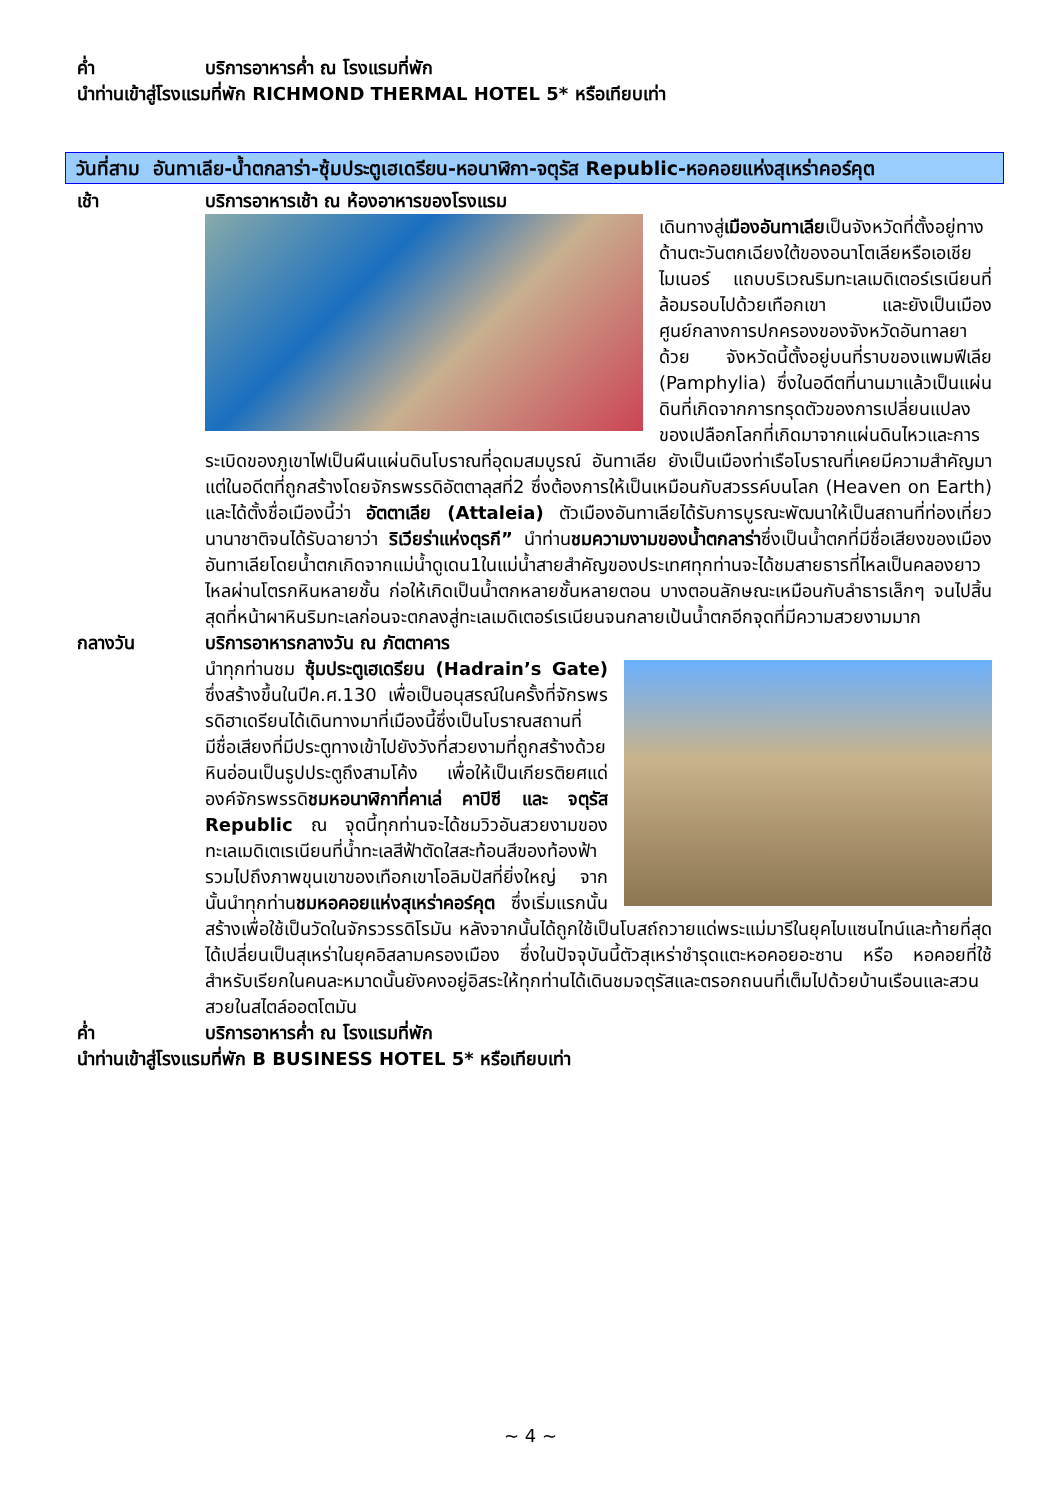ค่ำ บริการอาหารค่ำ ณ โรงแรมที่พัก
นำท่านเข้าสู่โรงแรมที่พัก RICHMOND THERMAL HOTEL 5* หรือเทียบเท่า
วันที่สาม อันทาเลีย-น้ำตกลาร่า-ซุ้มประตูเฮเดรียน-หอนาฬิกา-จตุรัส Republic-หอคอยแห่งสุเหร่าคอร์คุต
เช้า บริการอาหารเช้า ณ ห้องอาหารของโรงแรม
เดินทางสู่เมืองอันทาเลียเป็นจังหวัดที่ตั้งอยู่ทางด้านตะวันตกเฉียงใต้ของอนาโตเลียหรือเอเชียไมเนอร์ แถบบริเวณริมทะเลเมดิเตอร์เรเนียนที่ล้อมรอบไปด้วยเทือกเขา และยังเป็นเมืองศูนย์กลางการปกครองของจังหวัดอันทาลยาด้วย จังหวัดนี้ตั้งอยู่บนที่ราบของแพมฟีเลีย (Pamphylia) ซึ่งในอดีตที่นานมาแล้วเป็นแผ่นดินที่เกิดจากการทรุดตัวของการเปลี่ยนแปลง ของเปลือกโลกที่เกิดมาจากแผ่นดินไหวและการระเบิดของภูเขาไฟเป็นผืนแผ่นดินโบราณที่อุดมสมบูรณ์ อันทาเลีย ยังเป็นเมืองท่าเรือโบราณที่เคยมีความสำคัญมาแต่ในอดีตที่ถูกสร้างโดยจักรพรรดิอัตตาลุสที่2 ซึ่งต้องการให้เป็นเหมือนกับสวรรค์บนโลก (Heaven on Earth) และได้ตั้งชื่อเมืองนี้ว่า อัตตาเลีย (Attaleia) ตัวเมืองอันทาเลียได้รับการบูรณะพัฒนาให้เป็นสถานที่ท่องเที่ยวนานาชาติจนได้รับฉายาว่า ริเวียร่าแห่งตุรกี” นำท่านชมความงามของน้ำตกลาร่าซึ่งเป็นน้ำตกที่มีชื่อเสียงของเมืองอันทาเลียโดยน้ำตกเกิดจากแม่น้ำดูเดน1ในแม่น้ำสายสำคัญของประเทศทุกท่านจะได้ชมสายธารที่ไหลเป็นคลองยาวไหลผ่านโตรกหินหลายชั้น ก่อให้เกิดเป็นน้ำตกหลายชั้นหลายตอน บางตอนลักษณะเหมือนกับลำธารเล็กๆ จนไปสิ้นสุดที่หน้าผาหินริมทะเลก่อนจะตกลงสู่ทะเลเมดิเตอร์เรเนียนจนกลายเป้นน้ำตกอีกจุดที่มีความสวยงามมาก
กลางวัน บริการอาหารกลางวัน ณ ภัตตาคาร
นำทุกท่านชม ซุ้มประตูเฮเดรียน (Hadrain’s Gate) ซึ่งสร้างขึ้นในปีค.ศ.130 เพื่อเป็นอนุสรณ์ในครั้งที่จักรพรรดิฮาเดรียนได้เดินทางมาที่เมืองนี้ซึ่งเป็นโบราณสถานที่มีชื่อเสียงที่มีประตูทางเข้าไปยังวังที่สวยงามที่ถูกสร้างด้วยหินอ่อนเป็นรูปประตูถึงสามโค้ง เพื่อให้เป็นเกียรติยศแด่องค์จักรพรรดิชมหอนาฬิกาที่คาเล่ คาปิซี และ จตุรัส Republic ณ จุดนี้ทุกท่านจะได้ชมวิวอันสวยงามของทะเลเมดิเตเรเนียนที่น้ำทะเลสีฟ้าตัดใสสะท้อนสีของท้องฟ้า รวมไปถึงภาพขุนเขาของเทือกเขาโอลิมปัสที่ยิ่งใหญ่ จากนั้นนำทุกท่านชมหอคอยแห่งสุเหร่าคอร์คุต ซึ่งเริ่มแรกนั้นสร้างเพื่อใช้เป็นวัดในจักรวรรดิโรมัน หลังจากนั้นได้ถูกใช้เป็นโบสถ์ถวายแด่พระแม่มารีในยุคไบแซนไทน์และท้ายที่สุดได้เปลี่ยนเป็นสุเหร่าในยุคอิสลามครองเมือง ซึ่งในปัจจุบันนี้ตัวสุเหร่าชำรุดแตะหอคอยอะซาน หรือ หอคอยที่ใช้สำหรับเรียกในคนละหมาดนั้นยังคงอยู่อิสระให้ทุกท่านได้เดินชมจตุรัสและตรอกถนนที่เต็มไปด้วยบ้านเรือนและสวนสวยในสไตล์ออตโตมัน
ค่ำ บริการอาหารค่ำ ณ โรงแรมที่พัก
นำท่านเข้าสู่โรงแรมที่พัก B BUSINESS HOTEL 5* หรือเทียบเท่า
~ 4 ~